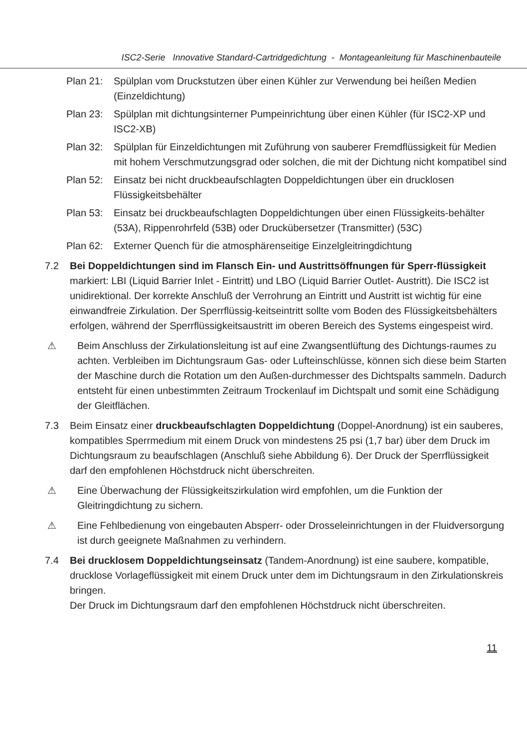ISC2-Serie Innovative Standard-Cartridgedichtung - Montageanleitung für Maschinenbauteile
Plan 21: Spülplan vom Druckstutzen über einen Kühler zur Verwendung bei heißen Medien (Einzeldichtung)
Plan 23: Spülplan mit dichtungsinterner Pumpeinrichtung über einen Kühler (für ISC2-XP und ISC2-XB)
Plan 32: Spülplan für Einzeldichtungen mit Zuführung von sauberer Fremdflüssigkeit für Medien mit hohem Verschmutzungsgrad oder solchen, die mit der Dichtung nicht kompatibel sind
Plan 52: Einsatz bei nicht druckbeaufschlagten Doppeldichtungen über ein drucklosen Flüssigkeitsbehälter
Plan 53: Einsatz bei druckbeaufschlagten Doppeldichtungen über einen Flüssigkeits-behälter (53A), Rippenrohrfeld (53B) oder Druckübersetzer (Transmitter) (53C)
Plan 62: Externer Quench für die atmosphärenseitige Einzelgleitringdichtung
7.2 Bei Doppeldichtungen sind im Flansch Ein- und Austrittsöffnungen für Sperr-flüssigkeit markiert: LBI (Liquid Barrier Inlet - Eintritt) und LBO (Liquid Barrier Outlet- Austritt). Die ISC2 ist unidirektional. Der korrekte Anschluß der Verrohrung an Eintritt und Austritt ist wichtig für eine einwandfreie Zirkulation. Der Sperrflüssig-keitseintritt sollte vom Boden des Flüssigkeitsbehälters erfolgen, während der Sperrflüssigkeitsaustritt im oberen Bereich des Systems eingespeist wird.
⚠ Beim Anschluss der Zirkulationsleitung ist auf eine Zwangsentlüftung des Dichtungs-raumes zu achten. Verbleiben im Dichtungsraum Gas- oder Lufteinschlüsse, können sich diese beim Starten der Maschine durch die Rotation um den Außen-durchmesser des Dichtspalts sammeln. Dadurch entsteht für einen unbestimmten Zeitraum Trockenlauf im Dichtspalt und somit eine Schädigung der Gleitflächen.
7.3 Beim Einsatz einer druckbeaufschlagten Doppeldichtung (Doppel-Anordnung) ist ein sauberes, kompatibles Sperrmedium mit einem Druck von mindestens 25 psi (1,7 bar) über dem Druck im Dichtungsraum zu beaufschlagen (Anschluß siehe Abbildung 6). Der Druck der Sperrflüssigkeit darf den empfohlenen Höchstdruck nicht überschreiten.
⚠ Eine Überwachung der Flüssigkeitszirkulation wird empfohlen, um die Funktion der Gleitringdichtung zu sichern.
⚠ Eine Fehlbedienung von eingebauten Absperr- oder Drosseleinrichtungen in der Fluidversorgung ist durch geeignete Maßnahmen zu verhindern.
7.4 Bei drucklosem Doppeldichtungseinsatz (Tandem-Anordnung) ist eine saubere, kompatible, drucklose Vorlageflüssigkeit mit einem Druck unter dem im Dichtungsraum in den Zirkulationskreis bringen.
Der Druck im Dichtungsraum darf den empfohlenen Höchstdruck nicht überschreiten.
11